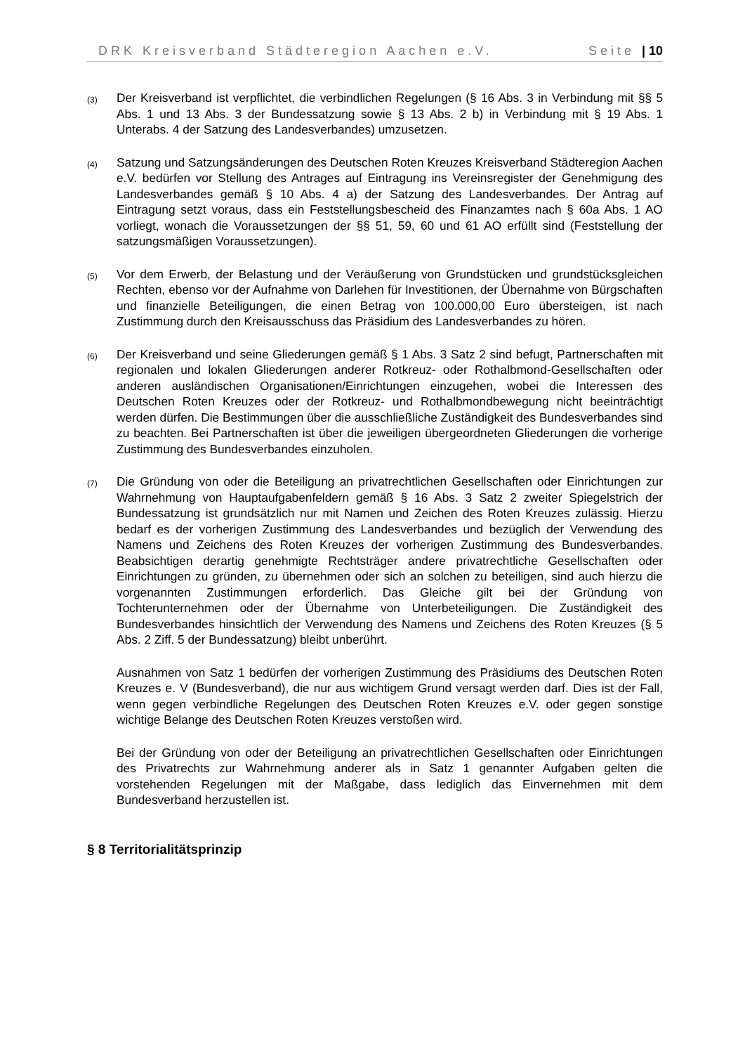DRK Kreisverband Städteregion Aachen e.V. Seite | 10
(3)
Der Kreisverband ist verpflichtet, die verbindlichen Regelungen (§ 16 Abs. 3 in Verbindung mit §§ 5 Abs. 1 und 13 Abs. 3 der Bundessatzung sowie § 13 Abs. 2 b) in Verbindung mit § 19 Abs. 1 Unterabs. 4 der Satzung des Landesverbandes) umzusetzen.
(4)
Satzung und Satzungsänderungen des Deutschen Roten Kreuzes Kreisverband Städteregion Aachen e.V. bedürfen vor Stellung des Antrages auf Eintragung ins Vereinsregister der Genehmigung des Landesverbandes gemäß § 10 Abs. 4 a) der Satzung des Landesverbandes. Der Antrag auf Eintragung setzt voraus, dass ein Feststellungsbescheid des Finanzamtes nach § 60a Abs. 1 AO vorliegt, wonach die Voraussetzungen der §§ 51, 59, 60 und 61 AO erfüllt sind (Feststellung der satzungsmäßigen Voraussetzungen).
(5)
Vor dem Erwerb, der Belastung und der Veräußerung von Grundstücken und grundstücksgleichen Rechten, ebenso vor der Aufnahme von Darlehen für Investitionen, der Übernahme von Bürgschaften und finanzielle Beteiligungen, die einen Betrag von 100.000,00 Euro übersteigen, ist nach Zustimmung durch den Kreisausschuss das Präsidium des Landesverbandes zu hören.
(6)
Der Kreisverband und seine Gliederungen gemäß § 1 Abs. 3 Satz 2 sind befugt, Partnerschaften mit regionalen und lokalen Gliederungen anderer Rotkreuz- oder Rothalbmond-Gesellschaften oder anderen ausländischen Organisationen/Einrichtungen einzugehen, wobei die Interessen des Deutschen Roten Kreuzes oder der Rotkreuz- und Rothalbmondbewegung nicht beeinträchtigt werden dürfen. Die Bestimmungen über die ausschließliche Zuständigkeit des Bundesverbandes sind zu beachten. Bei Partnerschaften ist über die jeweiligen übergeordneten Gliederungen die vorherige Zustimmung des Bundesverbandes einzuholen.
(7)
Die Gründung von oder die Beteiligung an privatrechtlichen Gesellschaften oder Einrichtungen zur Wahrnehmung von Hauptaufgabenfeldern gemäß § 16 Abs. 3 Satz 2 zweiter Spiegelstrich der Bundessatzung ist grundsätzlich nur mit Namen und Zeichen des Roten Kreuzes zulässig. Hierzu bedarf es der vorherigen Zustimmung des Landesverbandes und bezüglich der Verwendung des Namens und Zeichens des Roten Kreuzes der vorherigen Zustimmung des Bundesverbandes. Beabsichtigen derartig genehmigte Rechtsträger andere privatrechtliche Gesellschaften oder Einrichtungen zu gründen, zu übernehmen oder sich an solchen zu beteiligen, sind auch hierzu die vorgenannten Zustimmungen erforderlich. Das Gleiche gilt bei der Gründung von Tochterunternehmen oder der Übernahme von Unterbeteiligungen. Die Zuständigkeit des Bundesverbandes hinsichtlich der Verwendung des Namens und Zeichens des Roten Kreuzes (§ 5 Abs. 2 Ziff. 5 der Bundessatzung) bleibt unberührt.
Ausnahmen von Satz 1 bedürfen der vorherigen Zustimmung des Präsidiums des Deutschen Roten Kreuzes e. V (Bundesverband), die nur aus wichtigem Grund versagt werden darf. Dies ist der Fall, wenn gegen verbindliche Regelungen des Deutschen Roten Kreuzes e.V. oder gegen sonstige wichtige Belange des Deutschen Roten Kreuzes verstoßen wird.
Bei der Gründung von oder der Beteiligung an privatrechtlichen Gesellschaften oder Einrichtungen des Privatrechts zur Wahrnehmung anderer als in Satz 1 genannter Aufgaben gelten die vorstehenden Regelungen mit der Maßgabe, dass lediglich das Einvernehmen mit dem Bundesverband herzustellen ist.
§ 8 Territorialitätsprinzip